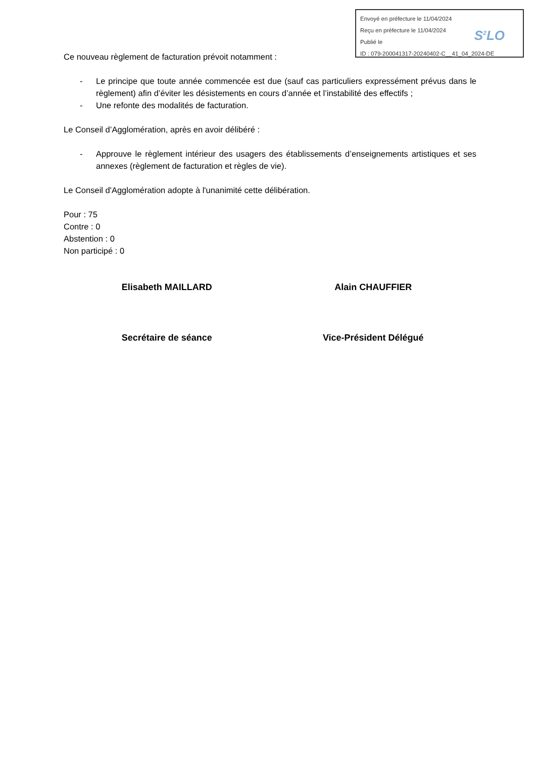Envoyé en préfecture le 11/04/2024
Reçu en préfecture le 11/04/2024
Publié le
ID : 079-200041317-20240402-C__41_04_2024-DE
S<sup>2</sup>LO
Ce nouveau règlement de facturation prévoit notamment :
- Le principe que toute année commencée est due (sauf cas particuliers expressément prévus dans le règlement) afin d’éviter les désistements en cours d’année et l’instabilité des effectifs ;
- Une refonte des modalités de facturation.
Le Conseil d’Agglomération, après en avoir délibéré :
- Approuve le règlement intérieur des usagers des établissements d’enseignements artistiques et ses annexes (règlement de facturation et règles de vie).
Le Conseil d'Agglomération adopte à l'unanimité cette délibération.
Pour : 75
Contre : 0
Abstention : 0
Non participé : 0
Elisabeth MAILLARD Alain CHAUFFIER
Secrétaire de séance Vice-Président Délégué